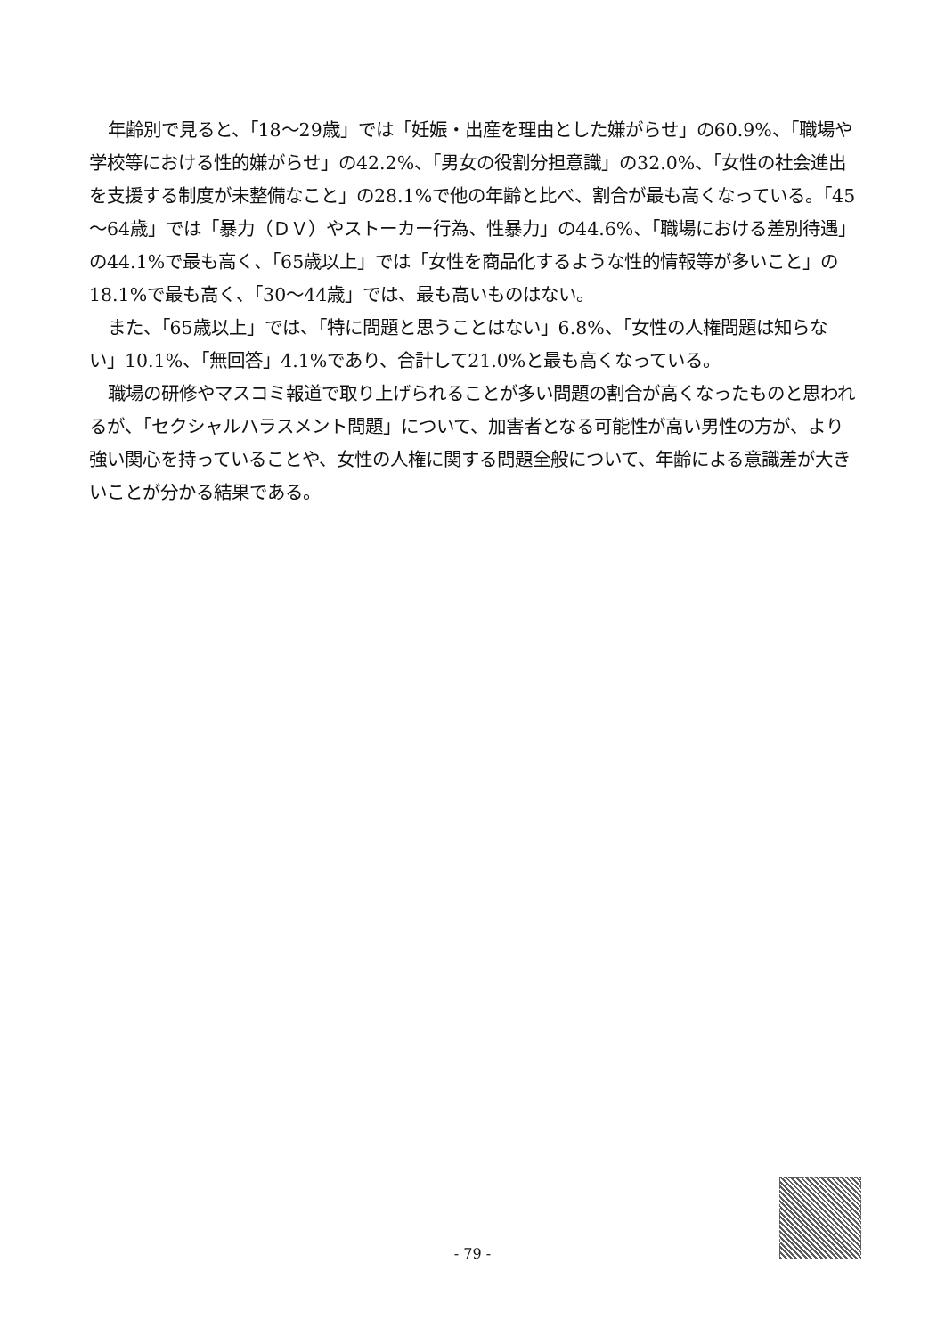年齢別で見ると、「18～29歳」では「妊娠・出産を理由とした嫌がらせ」の60.9%、「職場や学校等における性的嫌がらせ」の42.2%、「男女の役割分担意識」の32.0%、「女性の社会進出を支援する制度が未整備なこと」の28.1%で他の年齢と比べ、割合が最も高くなっている。「45～64歳」では「暴力（ＤＶ）やストーカー行為、性暴力」の44.6%、「職場における差別待遇」の44.1%で最も高く、「65歳以上」では「女性を商品化するような性的情報等が多いこと」の18.1%で最も高く、「30～44歳」では、最も高いものはない。
また、「65歳以上」では、「特に問題と思うことはない」6.8%、「女性の人権問題は知らない」10.1%、「無回答」4.1%であり、合計して21.0%と最も高くなっている。
職場の研修やマスコミ報道で取り上げられることが多い問題の割合が高くなったものと思われるが、「セクシャルハラスメント問題」について、加害者となる可能性が高い男性の方が、より強い関心を持っていることや、女性の人権に関する問題全般について、年齢による意識差が大きいことが分かる結果である。
- 79 -